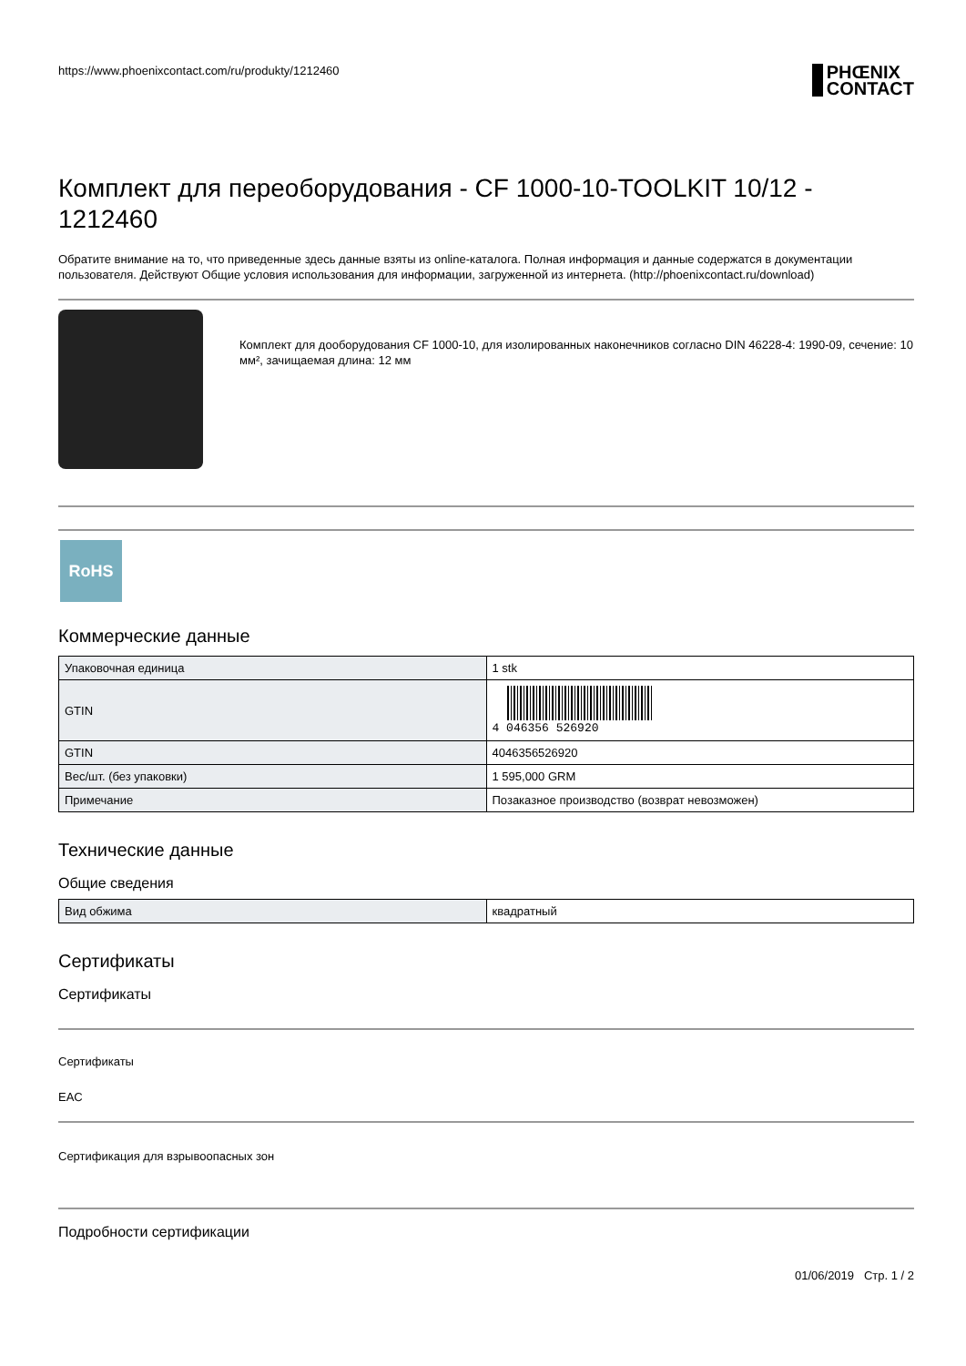https://www.phoenixcontact.com/ru/produkty/1212460 PHŒNIX
CONTACT
Комплект для переоборудования - CF 1000-10-TOOLKIT 10/12 - 1212460
Обратите внимание на то, что приведенные здесь данные взяты из online-каталога. Полная информация и данные содержатся в документации пользователя. Действуют Общие условия использования для информации, загруженной из интернета. (http://phoenixcontact.ru/download)
Комплект для дооборудования CF 1000-10, для изолированных наконечников согласно DIN 46228-4: 1990-09, сечение: 10 мм², зачищаемая длина: 12 мм
RoHS
Коммерческие данные
| Упаковочная единица | 1 stk |
| GTIN | 4 046356 526920 |
| GTIN | 4046356526920 |
| Вес/шт. (без упаковки) | 1 595,000 GRM |
| Примечание | Позаказное производство (возврат невозможен) |
Технические данные
Общие сведения
| Вид обжима | квадратный |
Сертификаты
Сертификаты
Сертификаты
EAC
Сертификация для взрывоопасных зон
Подробности сертификации
01/06/2019 Стр. 1 / 2